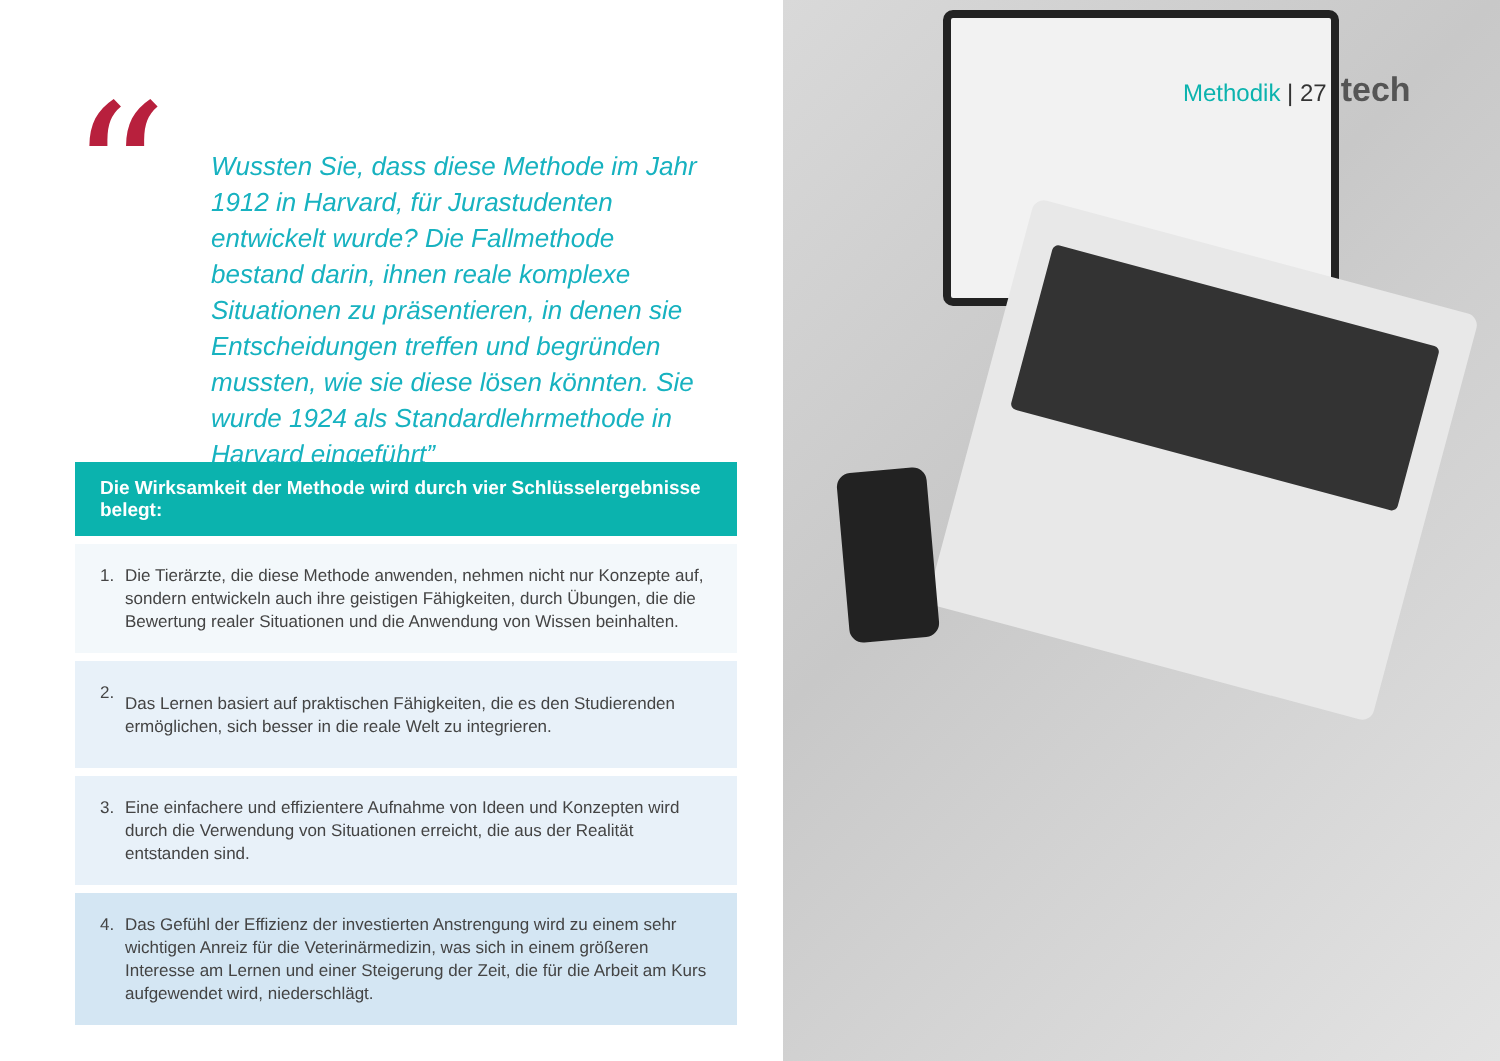“
Wussten Sie, dass diese Methode im Jahr 1912 in Harvard, für Jurastudenten entwickelt wurde? Die Fallmethode bestand darin, ihnen reale komplexe Situationen zu präsentieren, in denen sie Entscheidungen treffen und begründen mussten, wie sie diese lösen könnten. Sie wurde 1924 als Standardlehrmethode in Harvard eingeführt”
Die Wirksamkeit der Methode wird durch vier Schlüsselergebnisse belegt:
1. Die Tierärzte, die diese Methode anwenden, nehmen nicht nur Konzepte auf, sondern entwickeln auch ihre geistigen Fähigkeiten, durch Übungen, die die Bewertung realer Situationen und die Anwendung von Wissen beinhalten.
2. Das Lernen basiert auf praktischen Fähigkeiten, die es den Studierenden ermöglichen, sich besser in die reale Welt zu integrieren.
3. Eine einfachere und effizientere Aufnahme von Ideen und Konzepten wird durch die Verwendung von Situationen erreicht, die aus der Realität entstanden sind.
4. Das Gefühl der Effizienz der investierten Anstrengung wird zu einem sehr wichtigen Anreiz für die Veterinärmedizin, was sich in einem größeren Interesse am Lernen und einer Steigerung der Zeit, die für die Arbeit am Kurs aufgewendet wird, niederschlägt.
Methodik | 27 tech